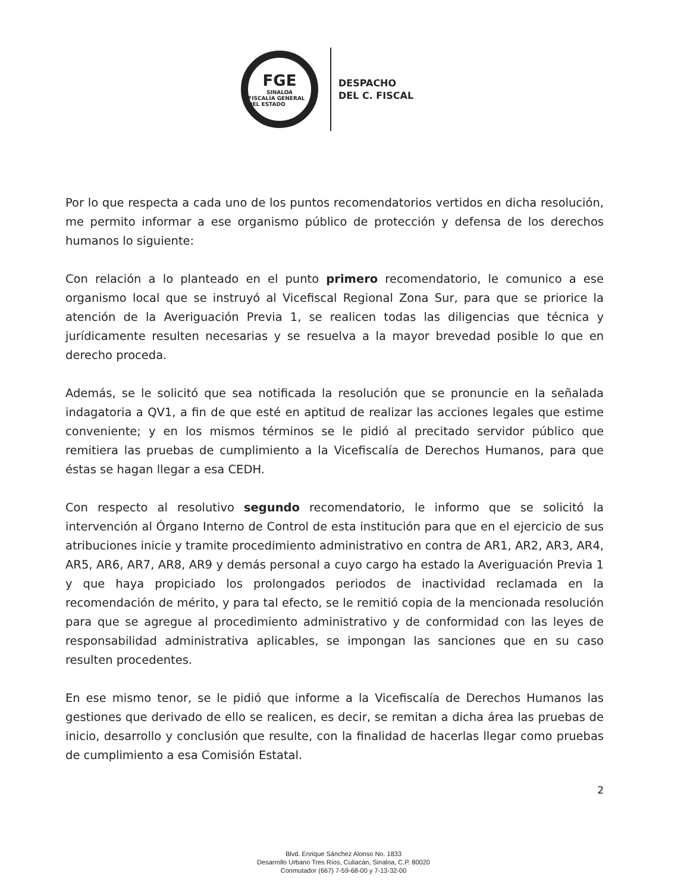FGE
SINALOA
FISCALÍA GENERAL DEL ESTADO
DESPACHO
DEL C. FISCAL
Por lo que respecta a cada uno de los puntos recomendatorios vertidos en dicha resolución, me permito informar a ese organismo público de protección y defensa de los derechos humanos lo siguiente:
Con relación a lo planteado en el punto primero recomendatorio, le comunico a ese organismo local que se instruyó al Vicefiscal Regional Zona Sur, para que se priorice la atención de la Averiguación Previa 1, se realicen todas las diligencias que técnica y jurídicamente resulten necesarias y se resuelva a la mayor brevedad posible lo que en derecho proceda.
Además, se le solicitó que sea notificada la resolución que se pronuncie en la señalada indagatoria a QV1, a fin de que esté en aptitud de realizar las acciones legales que estime conveniente; y en los mismos términos se le pidió al precitado servidor público que remitiera las pruebas de cumplimiento a la Vicefiscalía de Derechos Humanos, para que éstas se hagan llegar a esa CEDH.
Con respecto al resolutivo segundo recomendatorio, le informo que se solicitó la intervención al Órgano Interno de Control de esta institución para que en el ejercicio de sus atribuciones inicie y tramite procedimiento administrativo en contra de AR1, AR2, AR3, AR4, AR5, AR6, AR7, AR8, AR9 y demás personal a cuyo cargo ha estado la Averiguación Previa 1 y que haya propiciado los prolongados periodos de inactividad reclamada en la recomendación de mérito, y para tal efecto, se le remitió copia de la mencionada resolución para que se agregue al procedimiento administrativo y de conformidad con las leyes de responsabilidad administrativa aplicables, se impongan las sanciones que en su caso resulten procedentes.
En ese mismo tenor, se le pidió que informe a la Vicefiscalía de Derechos Humanos las gestiones que derivado de ello se realicen, es decir, se remitan a dicha área las pruebas de inicio, desarrollo y conclusión que resulte, con la finalidad de hacerlas llegar como pruebas de cumplimiento a esa Comisión Estatal.
2
Blvd. Enrique Sánchez Alonso No. 1833
Desarrollo Urbano Tres Ríos, Culiacán, Sinaloa, C.P. 80020
Conmutador (667) 7-59-68-00 y 7-13-32-00